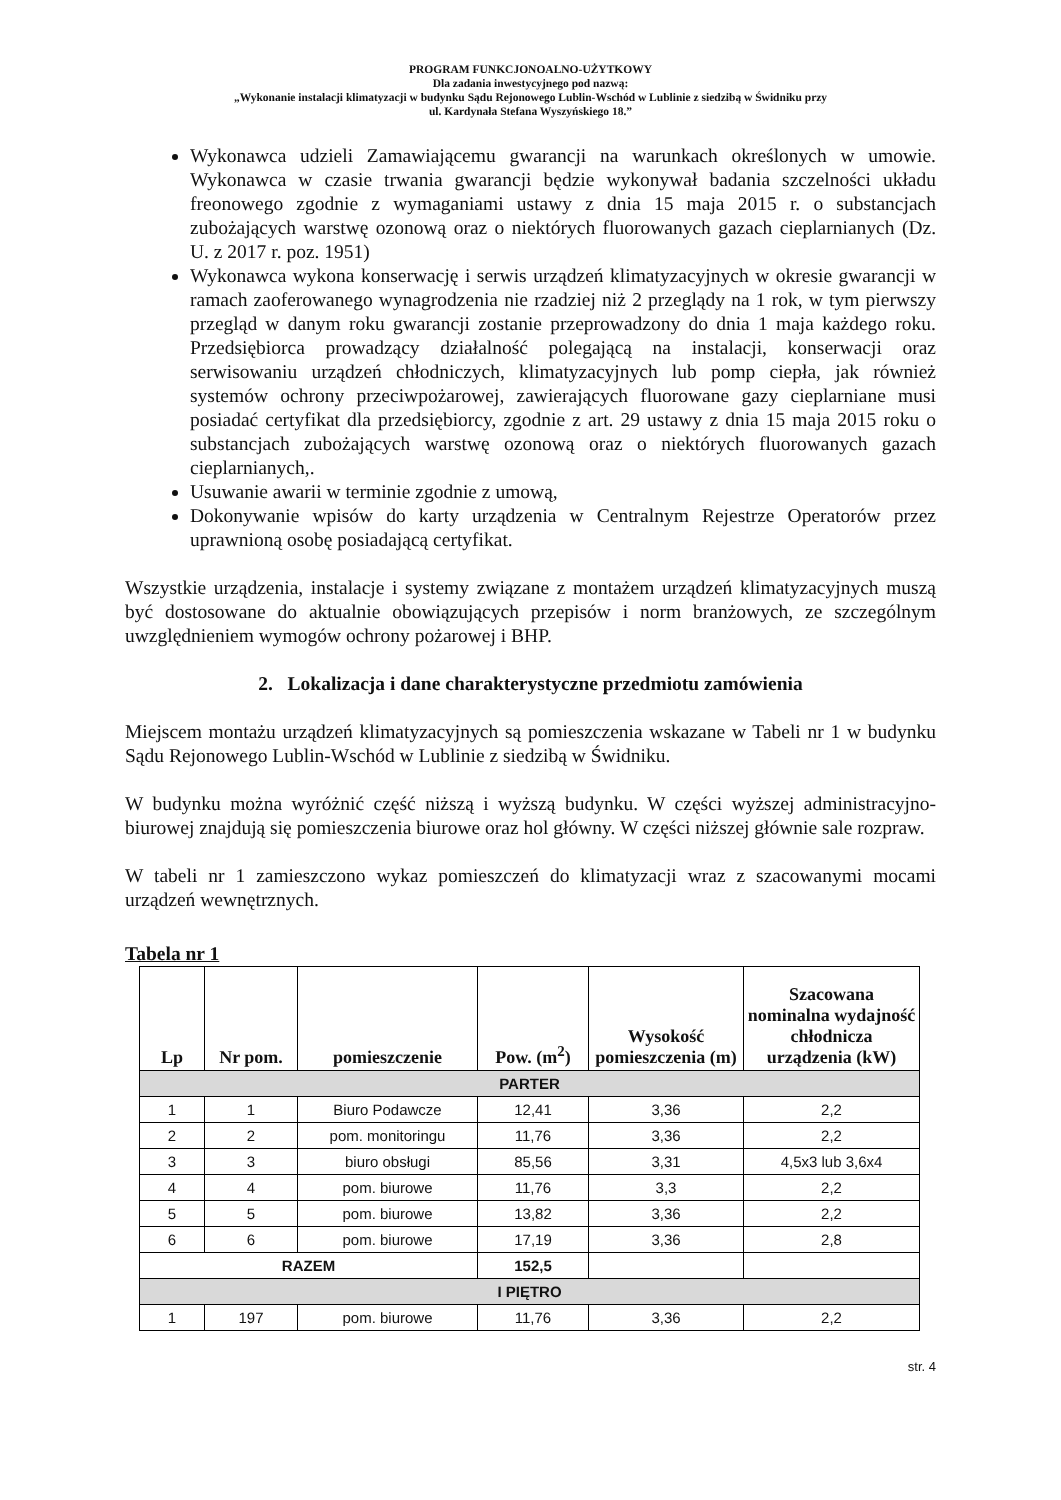PROGRAM FUNKCJONOALNO-UŻYTKOWY
Dla zadania inwestycyjnego pod nazwą:
„Wykonanie instalacji klimatyzacji w budynku Sądu Rejonowego Lublin-Wschód w Lublinie z siedzibą w Świdniku przy
ul. Kardynała Stefana Wyszyńskiego 18.”
Wykonawca udzieli Zamawiającemu gwarancji na warunkach określonych w umowie. Wykonawca w czasie trwania gwarancji będzie wykonywał badania szczelności układu freonowego zgodnie z wymaganiami ustawy z dnia 15 maja 2015 r. o substancjach zubożających warstwę ozonową oraz o niektórych fluorowanych gazach cieplarnianych (Dz. U. z 2017 r. poz. 1951)
Wykonawca wykona konserwację i serwis urządzeń klimatyzacyjnych w okresie gwarancji w ramach zaoferowanego wynagrodzenia nie rzadziej niż 2 przeglądy na 1 rok, w tym pierwszy przegląd w danym roku gwarancji zostanie przeprowadzony do dnia 1 maja każdego roku. Przedsiębiorca prowadzący działalność polegającą na instalacji, konserwacji oraz serwisowaniu urządzeń chłodniczych, klimatyzacyjnych lub pomp ciepła, jak również systemów ochrony przeciwpożarowej, zawierających fluorowane gazy cieplarniane musi posiadać certyfikat dla przedsiębiorcy, zgodnie z art. 29 ustawy z dnia 15 maja 2015 roku o substancjach zubożających warstwę ozonową oraz o niektórych fluorowanych gazach cieplarnianych,.
Usuwanie awarii w terminie zgodnie z umową,
Dokonywanie wpisów do karty urządzenia w Centralnym Rejestrze Operatorów przez uprawnioną osobę posiadającą certyfikat.
Wszystkie urządzenia, instalacje i systemy związane z montażem urządzeń klimatyzacyjnych muszą być dostosowane do aktualnie obowiązujących przepisów i norm branżowych, ze szczególnym uwzględnieniem wymogów ochrony pożarowej i BHP.
2. Lokalizacja i dane charakterystyczne przedmiotu zamówienia
Miejscem montażu urządzeń klimatyzacyjnych są pomieszczenia wskazane w Tabeli nr 1 w budynku Sądu Rejonowego Lublin-Wschód w Lublinie z siedzibą w Świdniku.
W budynku można wyróżnić część niższą i wyższą budynku. W części wyższej administracyjno-biurowej znajdują się pomieszczenia biurowe oraz hol główny. W części niższej głównie sale rozpraw.
W tabeli nr 1 zamieszczono wykaz pomieszczeń do klimatyzacji wraz z szacowanymi mocami urządzeń wewnętrznych.
Tabela nr 1
| Lp | Nr pom. | pomieszczenie | Pow. (m<sup>2</sup>) | Wysokość pomieszczenia (m) | Szacowana nominalna wydajność chłodnicza urządzenia (kW) |
| --- | --- | --- | --- | --- | --- |
| PARTER | | | | | |
| 1 | 1 | Biuro Podawcze | 12,41 | 3,36 | 2,2 |
| 2 | 2 | pom. monitoringu | 11,76 | 3,36 | 2,2 |
| 3 | 3 | biuro obsługi | 85,56 | 3,31 | 4,5x3 lub 3,6x4 |
| 4 | 4 | pom. biurowe | 11,76 | 3,3 | 2,2 |
| 5 | 5 | pom. biurowe | 13,82 | 3,36 | 2,2 |
| 6 | 6 | pom. biurowe | 17,19 | 3,36 | 2,8 |
| RAZEM | | | 152,5 | | |
| I PIĘTRO | | | | | |
| 1 | 197 | pom. biurowe | 11,76 | 3,36 | 2,2 |
str. 4